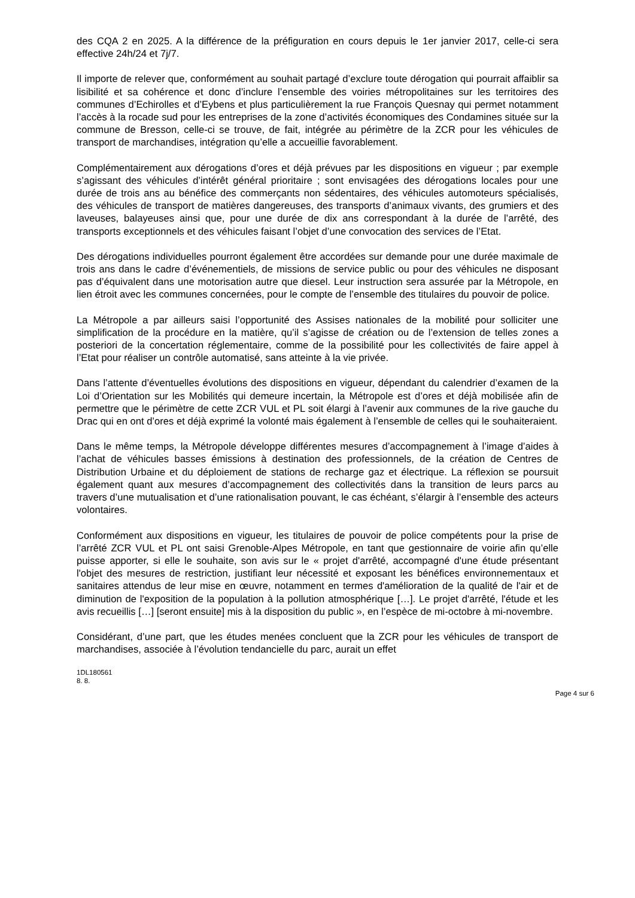des CQA 2 en 2025. A la différence de la préfiguration en cours depuis le 1er janvier 2017, celle-ci sera effective 24h/24 et 7j/7.
Il importe de relever que, conformément au souhait partagé d’exclure toute dérogation qui pourrait affaiblir sa lisibilité et sa cohérence et donc d’inclure l’ensemble des voiries métropolitaines sur les territoires des communes d’Echirolles et d’Eybens et plus particulièrement la rue François Quesnay qui permet notamment l’accès à la rocade sud pour les entreprises de la zone d’activités économiques des Condamines située sur la commune de Bresson, celle-ci se trouve, de fait, intégrée au périmètre de la ZCR pour les véhicules de transport de marchandises, intégration qu’elle a accueillie favorablement.
Complémentairement aux dérogations d’ores et déjà prévues par les dispositions en vigueur ; par exemple s’agissant des véhicules d’intérêt général prioritaire ; sont envisagées des dérogations locales pour une durée de trois ans au bénéfice des commerçants non sédentaires, des véhicules automoteurs spécialisés, des véhicules de transport de matières dangereuses, des transports d’animaux vivants, des grumiers et des laveuses, balayeuses ainsi que, pour une durée de dix ans correspondant à la durée de l’arrêté, des transports exceptionnels et des véhicules faisant l’objet d’une convocation des services de l’Etat.
Des dérogations individuelles pourront également être accordées sur demande pour une durée maximale de trois ans dans le cadre d’événementiels, de missions de service public ou pour des véhicules ne disposant pas d’équivalent dans une motorisation autre que diesel. Leur instruction sera assurée par la Métropole, en lien étroit avec les communes concernées, pour le compte de l’ensemble des titulaires du pouvoir de police.
La Métropole a par ailleurs saisi l’opportunité des Assises nationales de la mobilité pour solliciter une simplification de la procédure en la matière, qu’il s’agisse de création ou de l’extension de telles zones a posteriori de la concertation réglementaire, comme de la possibilité pour les collectivités de faire appel à l’Etat pour réaliser un contrôle automatisé, sans atteinte à la vie privée.
Dans l’attente d’éventuelles évolutions des dispositions en vigueur, dépendant du calendrier d’examen de la Loi d’Orientation sur les Mobilités qui demeure incertain, la Métropole est d’ores et déjà mobilisée afin de permettre que le périmètre de cette ZCR VUL et PL soit élargi à l’avenir aux communes de la rive gauche du Drac qui en ont d’ores et déjà exprimé la volonté mais également à l’ensemble de celles qui le souhaiteraient.
Dans le même temps, la Métropole développe différentes mesures d’accompagnement à l’image d’aides à l’achat de véhicules basses émissions à destination des professionnels, de la création de Centres de Distribution Urbaine et du déploiement de stations de recharge gaz et électrique. La réflexion se poursuit également quant aux mesures d’accompagnement des collectivités dans la transition de leurs parcs au travers d’une mutualisation et d’une rationalisation pouvant, le cas échéant, s’élargir à l’ensemble des acteurs volontaires.
Conformément aux dispositions en vigueur, les titulaires de pouvoir de police compétents pour la prise de l’arrêté ZCR VUL et PL ont saisi Grenoble-Alpes Métropole, en tant que gestionnaire de voirie afin qu’elle puisse apporter, si elle le souhaite, son avis sur le « projet d'arrêté, accompagné d'une étude présentant l'objet des mesures de restriction, justifiant leur nécessité et exposant les bénéfices environnementaux et sanitaires attendus de leur mise en œuvre, notamment en termes d'amélioration de la qualité de l'air et de diminution de l'exposition de la population à la pollution atmosphérique […]. Le projet d'arrêté, l'étude et les avis recueillis […] [seront ensuite] mis à la disposition du public », en l’espèce de mi-octobre à mi-novembre.
Considérant, d’une part, que les études menées concluent que la ZCR pour les véhicules de transport de marchandises, associée à l’évolution tendancielle du parc, aurait un effet
1DL180561
8. 8.
Page 4 sur 6